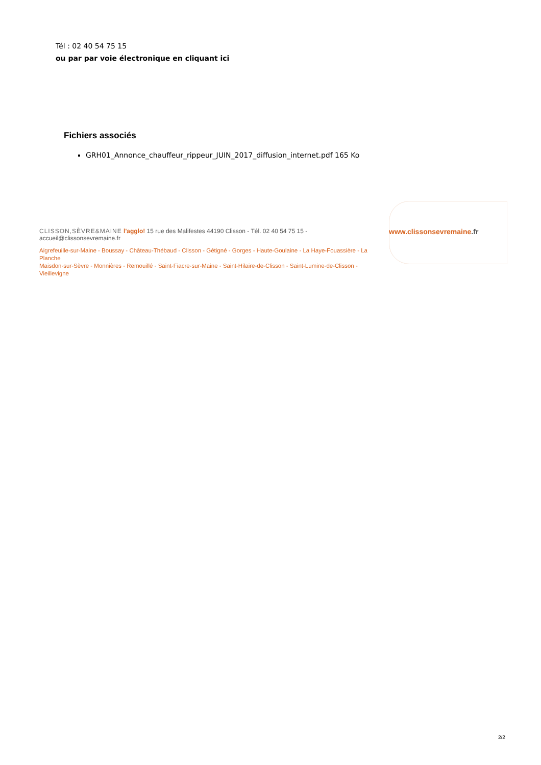Tél : 02 40 54 75 15
ou par par voie électronique en cliquant ici
Fichiers associés
GRH01_Annonce_chauffeur_rippeur_JUIN_2017_diffusion_internet.pdf 165 Ko
CLISSON,SÈVRE&MAINE l'agglo! 15 rue des Malifestes 44190 Clisson - Tél. 02 40 54 75 15 - accueil@clissonsevremaine.fr
Aigrefeuille-sur-Maine - Boussay - Château-Thébaud - Clisson - Gétigné - Gorges - Haute-Goulaine - La Haye-Fouassière - La Planche
Maisdon-sur-Sèvre - Monnières - Remouillé - Saint-Fiacre-sur-Maine - Saint-Hilaire-de-Clisson - Saint-Lumine-de-Clisson - Vieillevigne
www.clissonsevremaine.fr
2/2